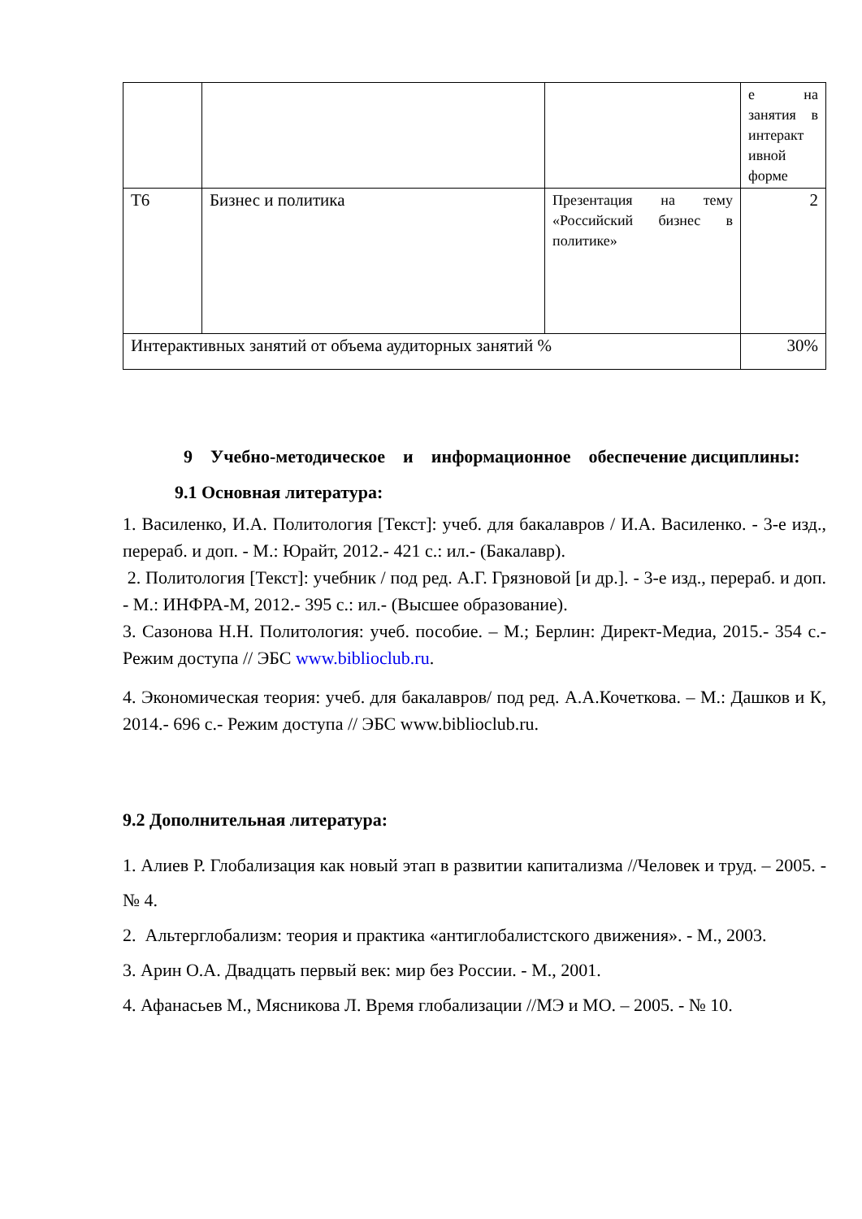| | | | е на занятия в интеракт ивной форме |
| Т6 | Бизнес и политика | Презентация на тему «Российский бизнес в политике» | 2 |
| Интерактивных занятий от объема аудиторных занятий % | | | 30% |
9 Учебно-методическое и информационное обеспечение дисциплины:
9.1 Основная литература:
1. Василенко, И.А. Политология [Текст]: учеб. для бакалавров / И.А. Василенко. - 3-е изд., перераб. и доп. - М.: Юрайт, 2012.- 421 с.: ил.- (Бакалавр).
2. Политология [Текст]: учебник / под ред. А.Г. Грязновой [и др.]. - 3-е изд., перераб. и доп. - М.: ИНФРА-М, 2012.- 395 с.: ил.- (Высшее образование).
3. Сазонова Н.Н. Политология: учеб. пособие. – М.; Берлин: Директ-Медиа, 2015.- 354 с.- Режим доступа // ЭБС www.biblioclub.ru.
4. Экономическая теория: учеб. для бакалавров/ под ред. А.А.Кочеткова. – М.: Дашков и К, 2014.- 696 с.- Режим доступа // ЭБС www.biblioclub.ru.
9.2 Дополнительная литература:
1. Алиев Р. Глобализация как новый этап в развитии капитализма //Человек и труд. – 2005. - № 4.
2. Альтерглобализм: теория и практика «антиглобалистского движения». - М., 2003.
3. Арин О.А. Двадцать первый век: мир без России. - М., 2001.
4. Афанасьев М., Мясникова Л. Время глобализации //МЭ и МО. – 2005. - № 10.